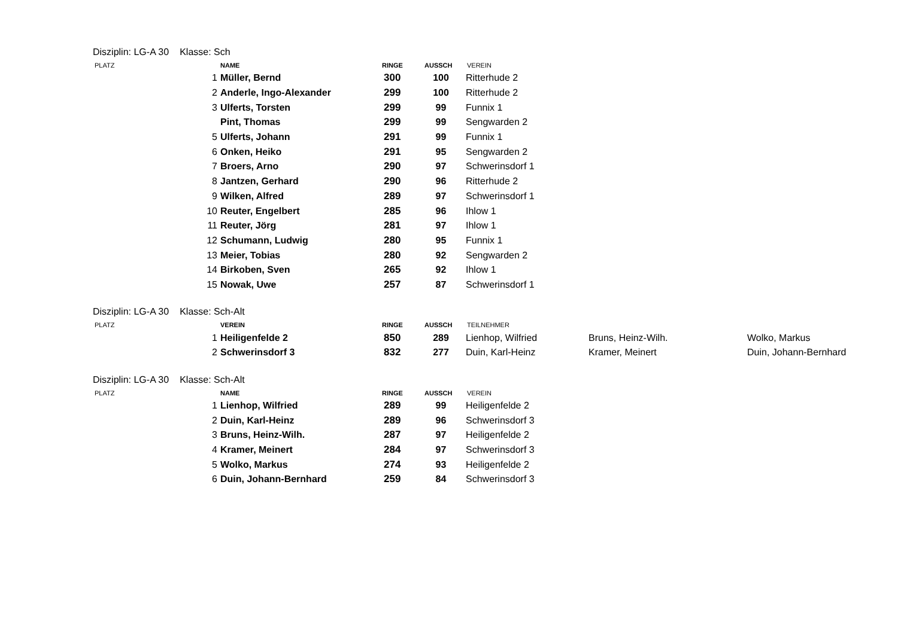Disziplin: LG-A 30 Klasse: Sch
| PLATZ | | NAME | RINGE | AUSSCH | VEREIN |
| --- | --- | --- | --- | --- | --- |
| | 1 | Müller, Bernd | 300 | 100 | Ritterhude 2 |
| | 2 | Anderle, Ingo-Alexander | 299 | 100 | Ritterhude 2 |
| | 3 | Ulferts, Torsten | 299 | 99 | Funnix 1 |
| | | Pint, Thomas | 299 | 99 | Sengwarden 2 |
| | 5 | Ulferts, Johann | 291 | 99 | Funnix 1 |
| | 6 | Onken, Heiko | 291 | 95 | Sengwarden 2 |
| | 7 | Broers, Arno | 290 | 97 | Schwerinsdorf 1 |
| | 8 | Jantzen, Gerhard | 290 | 96 | Ritterhude 2 |
| | 9 | Wilken, Alfred | 289 | 97 | Schwerinsdorf 1 |
| | 10 | Reuter, Engelbert | 285 | 96 | Ihlow 1 |
| | 11 | Reuter, Jörg | 281 | 97 | Ihlow 1 |
| | 12 | Schumann, Ludwig | 280 | 95 | Funnix 1 |
| | 13 | Meier, Tobias | 280 | 92 | Sengwarden 2 |
| | 14 | Birkoben, Sven | 265 | 92 | Ihlow 1 |
| | 15 | Nowak, Uwe | 257 | 87 | Schwerinsdorf 1 |
Disziplin: LG-A 30 Klasse: Sch-Alt
| PLATZ | | VEREIN | RINGE | AUSSCH | TEILNEHMER | | |
| --- | --- | --- | --- | --- | --- | --- | --- |
| | 1 | Heiligenfelde 2 | 850 | 289 | Lienhop, Wilfried | Bruns, Heinz-Wilh. | Wolko, Markus |
| | 2 | Schwerinsdorf 3 | 832 | 277 | Duin, Karl-Heinz | Kramer, Meinert | Duin, Johann-Bernhard |
Disziplin: LG-A 30 Klasse: Sch-Alt
| PLATZ | | NAME | RINGE | AUSSCH | VEREIN |
| --- | --- | --- | --- | --- | --- |
| | 1 | Lienhop, Wilfried | 289 | 99 | Heiligenfelde 2 |
| | 2 | Duin, Karl-Heinz | 289 | 96 | Schwerinsdorf 3 |
| | 3 | Bruns, Heinz-Wilh. | 287 | 97 | Heiligenfelde 2 |
| | 4 | Kramer, Meinert | 284 | 97 | Schwerinsdorf 3 |
| | 5 | Wolko, Markus | 274 | 93 | Heiligenfelde 2 |
| | 6 | Duin, Johann-Bernhard | 259 | 84 | Schwerinsdorf 3 |